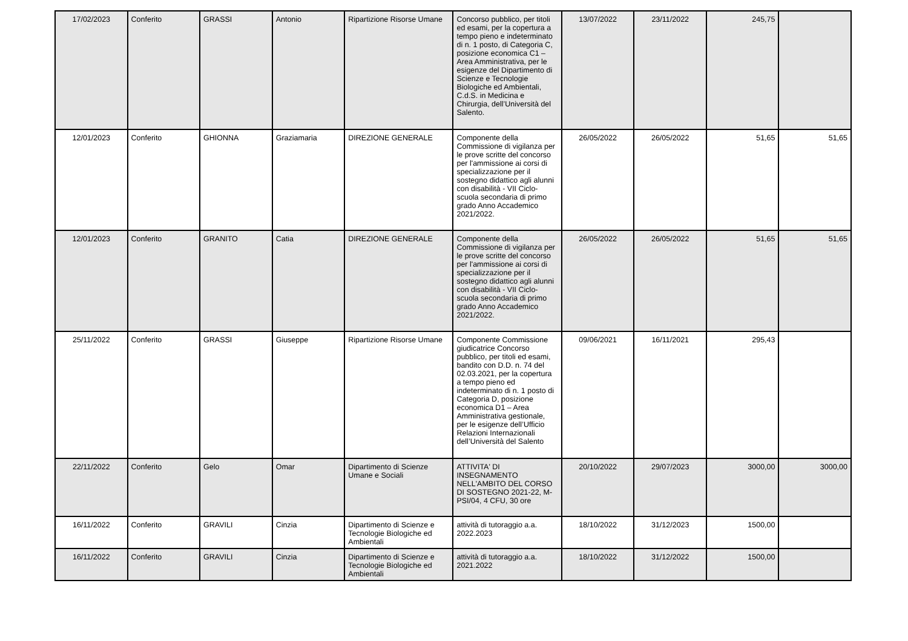| 17/02/2023 | Conferito | GRASSI | Antonio | Ripartizione Risorse Umane | Concorso pubblico, per titoli ed esami, per la copertura a tempo pieno e indeterminato di n. 1 posto, di Categoria C, posizione economica C1 – Area Amministrativa, per le esigenze del Dipartimento di Scienze e Tecnologie Biologiche ed Ambientali, C.d.S. in Medicina e Chirurgia, dell’Università del Salento. | 13/07/2022 | 23/11/2022 | 245,75 | |
| 12/01/2023 | Conferito | GHIONNA | Graziamaria | DIREZIONE GENERALE | Componente della Commissione di vigilanza per le prove scritte del concorso per l'ammissione ai corsi di specializzazione per il sostegno didattico agli alunni con disabilità - VII Ciclo- scuola secondaria di primo grado Anno Accademico 2021/2022. | 26/05/2022 | 26/05/2022 | 51,65 | 51,65 |
| 12/01/2023 | Conferito | GRANITO | Catia | DIREZIONE GENERALE | Componente della Commissione di vigilanza per le prove scritte del concorso per l'ammissione ai corsi di specializzazione per il sostegno didattico agli alunni con disabilità - VII Ciclo- scuola secondaria di primo grado Anno Accademico 2021/2022. | 26/05/2022 | 26/05/2022 | 51,65 | 51,65 |
| 25/11/2022 | Conferito | GRASSI | Giuseppe | Ripartizione Risorse Umane | Componente Commissione giudicatrice Concorso pubblico, per titoli ed esami, bandito con D.D. n. 74 del 02.03.2021, per la copertura a tempo pieno ed indeterminato di n. 1 posto di Categoria D, posizione economica D1 – Area Amministrativa gestionale, per le esigenze dell’Ufficio Relazioni Internazionali dell’Università del Salento | 09/06/2021 | 16/11/2021 | 295,43 | |
| 22/11/2022 | Conferito | Gelo | Omar | Dipartimento di Scienze Umane e Sociali | ATTIVITA' DI INSEGNAMENTO NELL'AMBITO DEL CORSO DI SOSTEGNO 2021-22, M-PSI/04, 4 CFU, 30 ore | 20/10/2022 | 29/07/2023 | 3000,00 | 3000,00 |
| 16/11/2022 | Conferito | GRAVILI | Cinzia | Dipartimento di Scienze e Tecnologie Biologiche ed Ambientali | attività di tutoraggio a.a. 2022.2023 | 18/10/2022 | 31/12/2023 | 1500,00 | |
| 16/11/2022 | Conferito | GRAVILI | Cinzia | Dipartimento di Scienze e Tecnologie Biologiche ed Ambientali | attività di tutoraggio a.a. 2021.2022 | 18/10/2022 | 31/12/2022 | 1500,00 | |